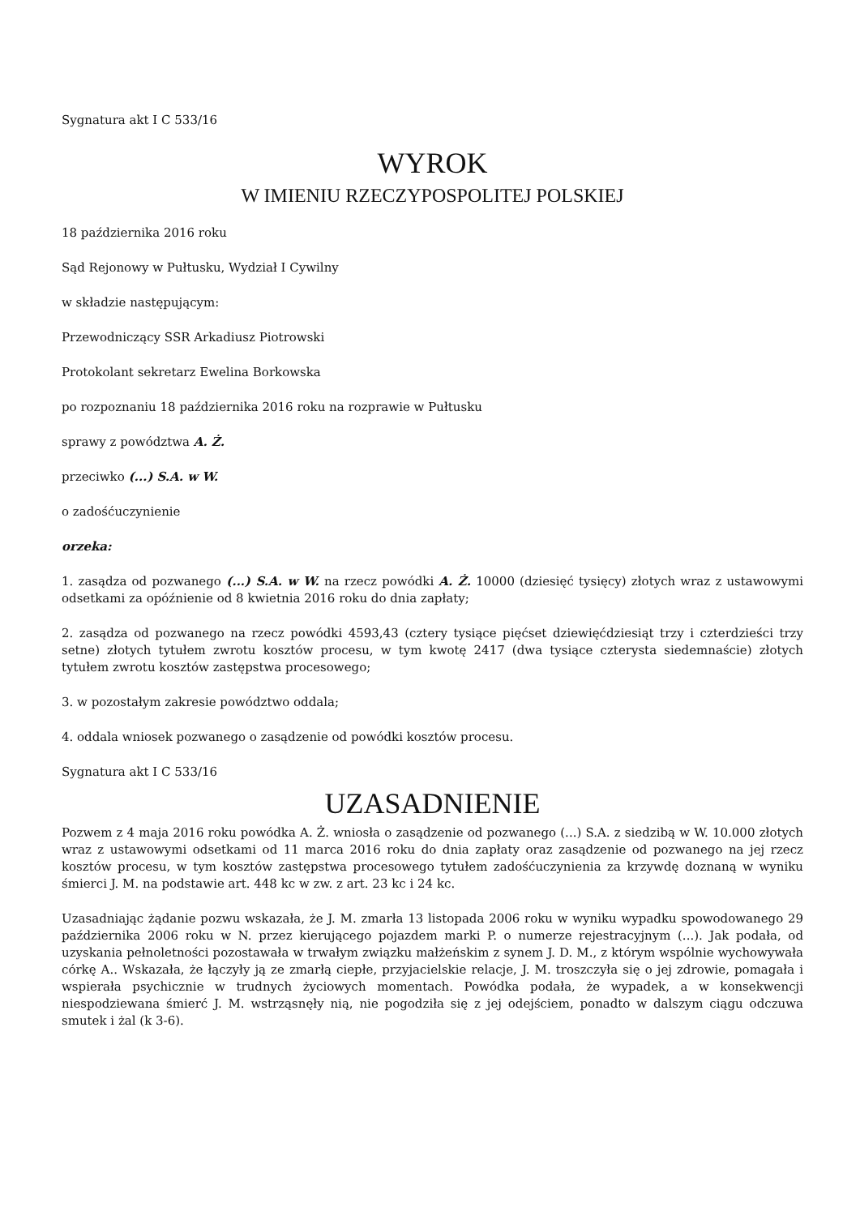Sygnatura akt I C 533/16
WYROK
W IMIENIU RZECZYPOSPOLITEJ POLSKIEJ
18 października 2016 roku
Sąd Rejonowy w Pułtusku, Wydział I Cywilny
w składzie następującym:
Przewodniczący SSR Arkadiusz Piotrowski
Protokolant sekretarz Ewelina Borkowska
po rozpoznaniu 18 października 2016 roku na rozprawie w Pułtusku
sprawy z powództwa A. Ż.
przeciwko (...) S.A. w W.
o zadośćuczynienie
orzeka:
1. zasądza od pozwanego (...) S.A. w W. na rzecz powódki A. Ż. 10000 (dziesięć tysięcy) złotych wraz z ustawowymi odsetkami za opóźnienie od 8 kwietnia 2016 roku do dnia zapłaty;
2. zasądza od pozwanego na rzecz powódki 4593,43 (cztery tysiące pięćset dziewięćdziesiąt trzy i czterdzieści trzy setne) złotych tytułem zwrotu kosztów procesu, w tym kwotę 2417 (dwa tysiące czterysta siedemnaście) złotych tytułem zwrotu kosztów zastępstwa procesowego;
3. w pozostałym zakresie powództwo oddala;
4. oddala wniosek pozwanego o zasądzenie od powódki kosztów procesu.
Sygnatura akt I C 533/16
UZASADNIENIE
Pozwem z 4 maja 2016 roku powódka A. Ż. wniosła o zasądzenie od pozwanego (...) S.A. z siedzibą w W. 10.000 złotych wraz z ustawowymi odsetkami od 11 marca 2016 roku do dnia zapłaty oraz zasądzenie od pozwanego na jej rzecz kosztów procesu, w tym kosztów zastępstwa procesowego tytułem zadośćuczynienia za krzywdę doznaną w wyniku śmierci J. M. na podstawie art. 448 kc w zw. z art. 23 kc i 24 kc.
Uzasadniając żądanie pozwu wskazała, że J. M. zmarła 13 listopada 2006 roku w wyniku wypadku spowodowanego 29 października 2006 roku w N. przez kierującego pojazdem marki P. o numerze rejestracyjnym (...). Jak podała, od uzyskania pełnoletności pozostawała w trwałym związku małżeńskim z synem J. D. M., z którym wspólnie wychowywała córkę A.. Wskazała, że łączyły ją ze zmarłą ciepłe, przyjacielskie relacje, J. M. troszczyła się o jej zdrowie, pomagała i wspierała psychicznie w trudnych życiowych momentach. Powódka podała, że wypadek, a w konsekwencji niespodziewana śmierć J. M. wstrząsnęły nią, nie pogodziła się z jej odejściem, ponadto w dalszym ciągu odczuwa smutek i żal (k 3-6).